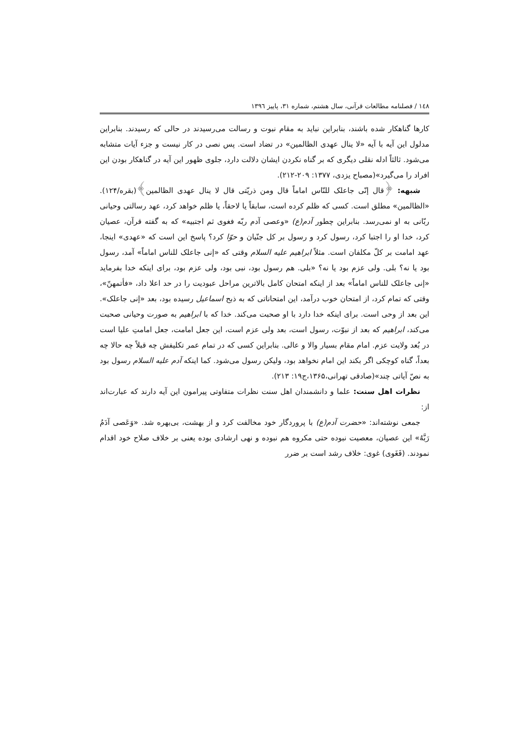۱٤۸ / فصلنامه مطالعات قرآنی، سال هشتم، شماره ۳۱، پاییز ۱۳۹٦
کارها گناهکار شده باشند، بنابراین نباید به مقام نبوت و رسالت می‌رسیدند در حالی که رسیدند. بنابراین مدلول این آیه با آیه «لا ینال عهدی الظالمین» در تضاد است. پس نصی در کار نیست و جزء آیات متشابه می‌شود. ثالثاً ادله نقلی دیگری که بر گناه نکردن ایشان دلالت دارد، جلوی ظهور این آیه در گناهکار بودن این افراد را می‌گیرد»(مصباح یزدی، ۱۳۷۷: ۲۰۹-۲۱۲).
شبهه: ﴿قال إنّی جاعلک للنّاس اماماً قال ومن ذریّتی قال لا ینال عهدی الظالمین﴾(بقره/۱۲۴). «الظالمین» مطلق است. کسی که ظلم کرده است، سابقاً یا لاحقاً، یا ظلم خواهد کرد، عهد رسالتی وحیانی ربّانی به او نمی‌رسد. بنابراین چطور آدم(ع) «وعصی آدم ربّه فغوی ثم اجتبیه» که به گفته قرآن، عصیان کرد، خدا او را اجتبا کرد، رسول کرد و رسول بر کل جنّیان و حوّا کرد؟ پاسخ این است که «عهدی» اینجا، عهد امامت بر کلّ مکلفان است. مثلاً ابراهیم علیه السلام وقتی که «إنی جاعلک للناس اماماً» آمد، رسول بود یا نه؟ بلی. ولی عزم بود یا نه؟ «بلی. هم رسول بود، نبی بود، ولی عزم بود، برای اینکه خدا بفرماید «إنی جاعلک للناس اماماً» بعد از اینکه امتحان کامل بالاترین مراحل عبودیت را در حد اعلا داد، «فأتمهنّ»، وقتی که تمام کرد، از امتحان خوب درآمد، این امتحاناتی که به ذبح اسماعیل رسیده بود، بعد «إنی جاعلک». این بعد از وحی است. برای اینکه خدا دارد با او صحبت می‌کند. خدا که با ابراهیم به صورت وحیانی صحبت می‌کند، ابراهیم که بعد از نبوّت، رسول است، بعد ولی عزم است، این جعل امامت، جعل امامتِ علیا است در بُعد ولایت عزم. امام مقام بسیار والا و عالی. بنابراین کسی که در تمام عمر تکلیفش چه قبلاً چه حالا چه بعداً، گناه کوچکی اگر بکند این امام نخواهد بود، ولیکن رسول می‌شود. کما اینکه آدم علیه السلام رسول بود به نصّ آیاتی چند»(صادقی تهرانی،۱۳۶۵،ج۱۹: ۲۱۳).
نظرات اهل سنت: علما و دانشمندان اهل سنت نظرات متفاوتی پیرامون این آیه دارند که عبارت‌اند از:
جمعی نوشته‌اند: «حضرت آدم(ع) با پروردگار خود مخالفت کرد و از بهشت، بی‌بهره شد. «وَعَصی آدَمُ رَبَّهُ» این عصیان، معصیت نبوده حتی مکروه هم نبوده و نهی ارشادی بوده یعنی بر خلاف صلاح خود اقدام نمودند. (فَغَوی) غوی: خلاف رشد است بر ضرر